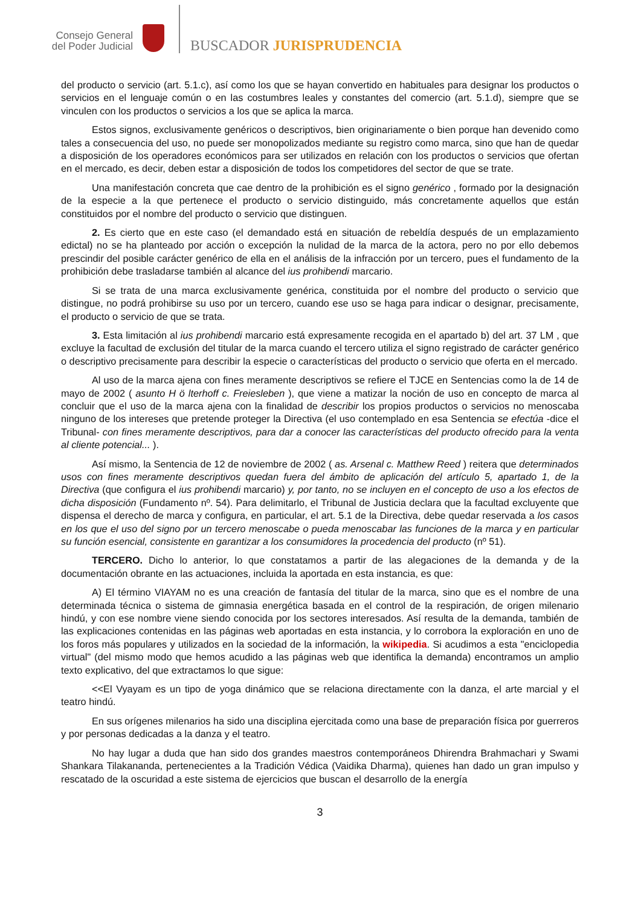Consejo General del Poder Judicial
BUSCADOR JURISPRUDENCIA
del producto o servicio (art. 5.1.c), así como los que se hayan convertido en habituales para designar los productos o servicios en el lenguaje común o en las costumbres leales y constantes del comercio (art. 5.1.d), siempre que se vinculen con los productos o servicios a los que se aplica la marca.
Estos signos, exclusivamente genéricos o descriptivos, bien originariamente o bien porque han devenido como tales a consecuencia del uso, no puede ser monopolizados mediante su registro como marca, sino que han de quedar a disposición de los operadores económicos para ser utilizados en relación con los productos o servicios que ofertan en el mercado, es decir, deben estar a disposición de todos los competidores del sector de que se trate.
Una manifestación concreta que cae dentro de la prohibición es el signo genérico , formado por la designación de la especie a la que pertenece el producto o servicio distinguido, más concretamente aquellos que están constituidos por el nombre del producto o servicio que distinguen.
2. Es cierto que en este caso (el demandado está en situación de rebeldía después de un emplazamiento edictal) no se ha planteado por acción o excepción la nulidad de la marca de la actora, pero no por ello debemos prescindir del posible carácter genérico de ella en el análisis de la infracción por un tercero, pues el fundamento de la prohibición debe trasladarse también al alcance del ius prohibendi marcario.
Si se trata de una marca exclusivamente genérica, constituida por el nombre del producto o servicio que distingue, no podrá prohibirse su uso por un tercero, cuando ese uso se haga para indicar o designar, precisamente, el producto o servicio de que se trata.
3. Esta limitación al ius prohibendi marcario está expresamente recogida en el apartado b) del art. 37 LM , que excluye la facultad de exclusión del titular de la marca cuando el tercero utiliza el signo registrado de carácter genérico o descriptivo precisamente para describir la especie o características del producto o servicio que oferta en el mercado.
Al uso de la marca ajena con fines meramente descriptivos se refiere el TJCE en Sentencias como la de 14 de mayo de 2002 ( asunto H ö lterhoff c. Freiesleben ), que viene a matizar la noción de uso en concepto de marca al concluir que el uso de la marca ajena con la finalidad de describir los propios productos o servicios no menoscaba ninguno de los intereses que pretende proteger la Directiva (el uso contemplado en esa Sentencia se efectúa -dice el Tribunal- con fines meramente descriptivos, para dar a conocer las características del producto ofrecido para la venta al cliente potencial... ).
Así mismo, la Sentencia de 12 de noviembre de 2002 ( as. Arsenal c. Matthew Reed ) reitera que determinados usos con fines meramente descriptivos quedan fuera del ámbito de aplicación del artículo 5, apartado 1, de la Directiva (que configura el ius prohibendi marcario) y, por tanto, no se incluyen en el concepto de uso a los efectos de dicha disposición (Fundamento nº. 54). Para delimitarlo, el Tribunal de Justicia declara que la facultad excluyente que dispensa el derecho de marca y configura, en particular, el art. 5.1 de la Directiva, debe quedar reservada a los casos en los que el uso del signo por un tercero menoscabe o pueda menoscabar las funciones de la marca y en particular su función esencial, consistente en garantizar a los consumidores la procedencia del producto (nº 51).
TERCERO. Dicho lo anterior, lo que constatamos a partir de las alegaciones de la demanda y de la documentación obrante en las actuaciones, incluida la aportada en esta instancia, es que:
A) El término VIAYAM no es una creación de fantasía del titular de la marca, sino que es el nombre de una determinada técnica o sistema de gimnasia energética basada en el control de la respiración, de origen milenario hindú, y con ese nombre viene siendo conocida por los sectores interesados. Así resulta de la demanda, también de las explicaciones contenidas en las páginas web aportadas en esta instancia, y lo corrobora la exploración en uno de los foros más populares y utilizados en la sociedad de la información, la wikipedia. Si acudimos a esta "enciclopedia virtual" (del mismo modo que hemos acudido a las páginas web que identifica la demanda) encontramos un amplio texto explicativo, del que extractamos lo que sigue:
<<El Vyayam es un tipo de yoga dinámico que se relaciona directamente con la danza, el arte marcial y el teatro hindú.
En sus orígenes milenarios ha sido una disciplina ejercitada como una base de preparación física por guerreros y por personas dedicadas a la danza y el teatro.
No hay lugar a duda que han sido dos grandes maestros contemporáneos Dhirendra Brahmachari y Swami Shankara Tilakananda, pertenecientes a la Tradición Védica (Vaidika Dharma), quienes han dado un gran impulso y rescatado de la oscuridad a este sistema de ejercicios que buscan el desarrollo de la energía
3